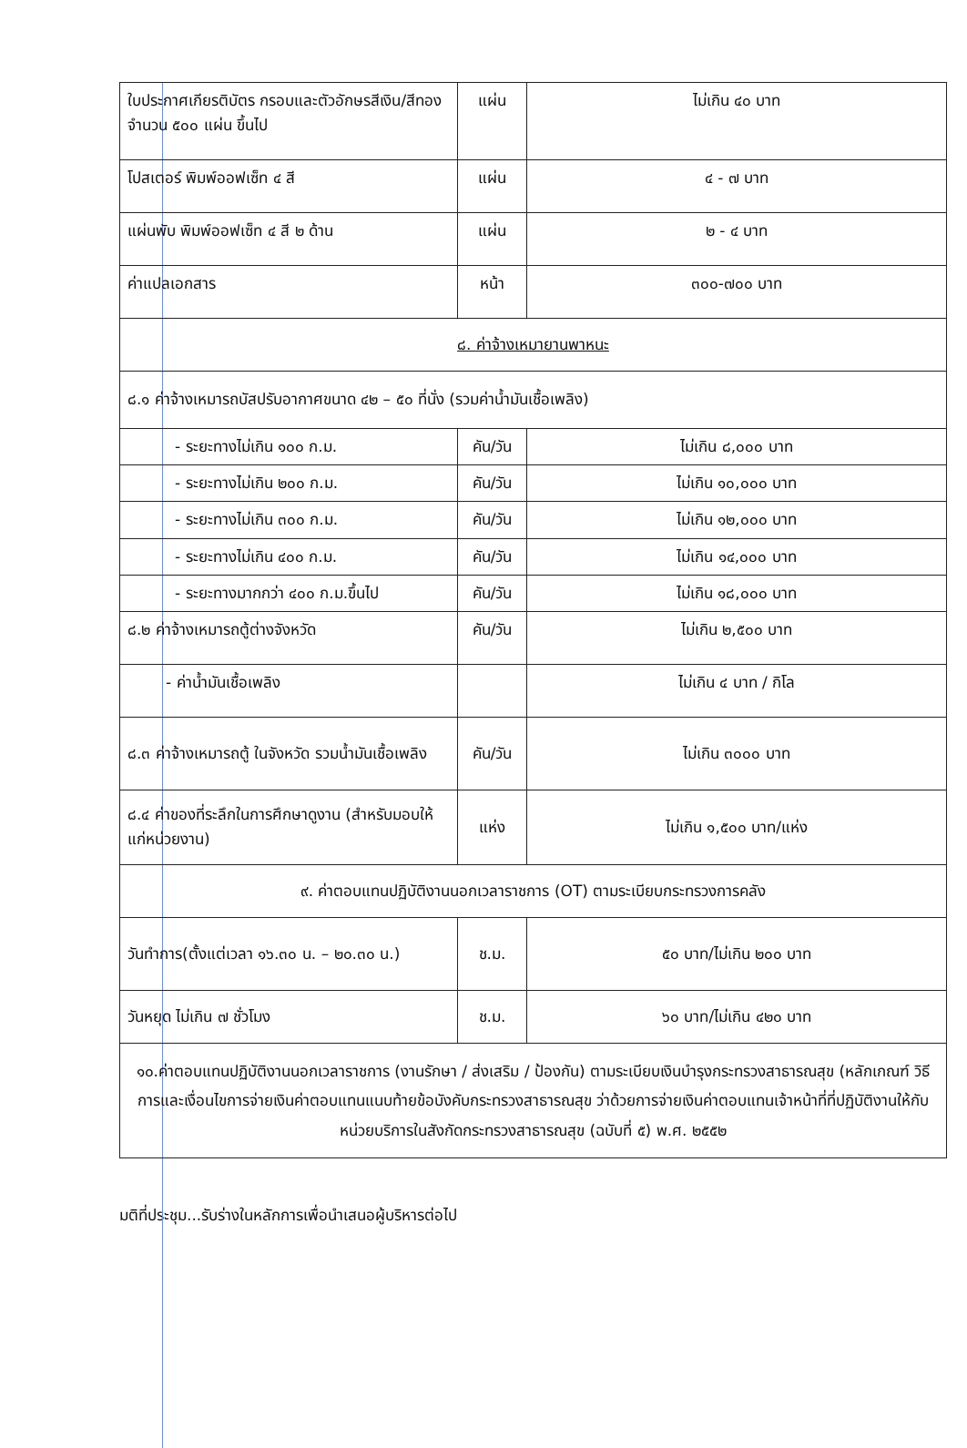| ใบประกาศเกียรติบัตร กรอบและตัวอักษรสีเงิน/สีทอง จำนวน ๕๐๐ แผ่น ขึ้นไป | แผ่น | ไม่เกิน ๔๐ บาท |
| โปสเตอร์ พิมพ์ออฟเซ็ท ๔ สี | แผ่น | ๔ - ๗ บาท |
| แผ่นพับ พิมพ์ออฟเซ็ท ๔ สี ๒ ด้าน | แผ่น | ๒ - ๔ บาท |
| ค่าแปลเอกสาร | หน้า | ๓๐๐-๗๐๐ บาท |
| ๘. ค่าจ้างเหมายานพาหนะ | | |
| ๘.๑ ค่าจ้างเหมารถบัสปรับอากาศขนาด ๔๒ – ๕๐ ที่นั่ง (รวมค่าน้ำมันเชื้อเพลิง) | | |
| - ระยะทางไม่เกิน ๑๐๐ ก.ม. | คัน/วัน | ไม่เกิน ๘,๐๐๐ บาท |
| - ระยะทางไม่เกิน ๒๐๐ ก.ม. | คัน/วัน | ไม่เกิน ๑๐,๐๐๐ บาท |
| - ระยะทางไม่เกิน ๓๐๐ ก.ม. | คัน/วัน | ไม่เกิน ๑๒,๐๐๐ บาท |
| - ระยะทางไม่เกิน ๔๐๐ ก.ม. | คัน/วัน | ไม่เกิน ๑๔,๐๐๐ บาท |
| - ระยะทางมากกว่า ๔๐๐ ก.ม.ขึ้นไป | คัน/วัน | ไม่เกิน ๑๘,๐๐๐ บาท |
| ๘.๒ ค่าจ้างเหมารถตู้ต่างจังหวัด | คัน/วัน | ไม่เกิน ๒,๕๐๐ บาท |
| - ค่าน้ำมันเชื้อเพลิง | | ไม่เกิน ๔ บาท / กิโล |
| ๘.๓ ค่าจ้างเหมารถตู้ ในจังหวัด รวมน้ำมันเชื้อเพลิง | คัน/วัน | ไม่เกิน ๓๐๐๐ บาท |
| ๘.๔ ค่าของที่ระลึกในการศึกษาดูงาน (สำหรับมอบให้แก่หน่วยงาน) | แห่ง | ไม่เกิน ๑,๕๐๐ บาท/แห่ง |
| ๙. ค่าตอบแทนปฏิบัติงานนอกเวลาราชการ (OT) ตามระเบียบกระทรวงการคลัง | | |
| วันทำการ(ตั้งแต่เวลา ๑๖.๓๐ น. – ๒๐.๓๐ น.) | ช.ม. | ๕๐ บาท/ไม่เกิน ๒๐๐ บาท |
| วันหยุด ไม่เกิน ๗ ชั่วโมง | ช.ม. | ๖๐ บาท/ไม่เกิน ๔๒๐ บาท |
| ๑๐.ค่าตอบแทนปฏิบัติงานนอกเวลาราชการ (งานรักษา / ส่งเสริม / ป้องกัน) ตามระเบียบเงินบำรุงกระทรวงสาธารณสุข (หลักเกณฑ์ วิธีการและเงื่อนไขการจ่ายเงินค่าตอบแทนแนบท้ายข้อบังคับกระทรวงสาธารณสุข ว่าด้วยการจ่ายเงินค่าตอบแทนเจ้าหน้าที่ที่ปฏิบัติงานให้กับหน่วยบริการในสังกัดกระทรวงสาธารณสุข (ฉบับที่ ๕) พ.ศ. ๒๕๕๒ | | |
มติที่ประชุม...รับร่างในหลักการเพื่อนำเสนอผู้บริหารต่อไป